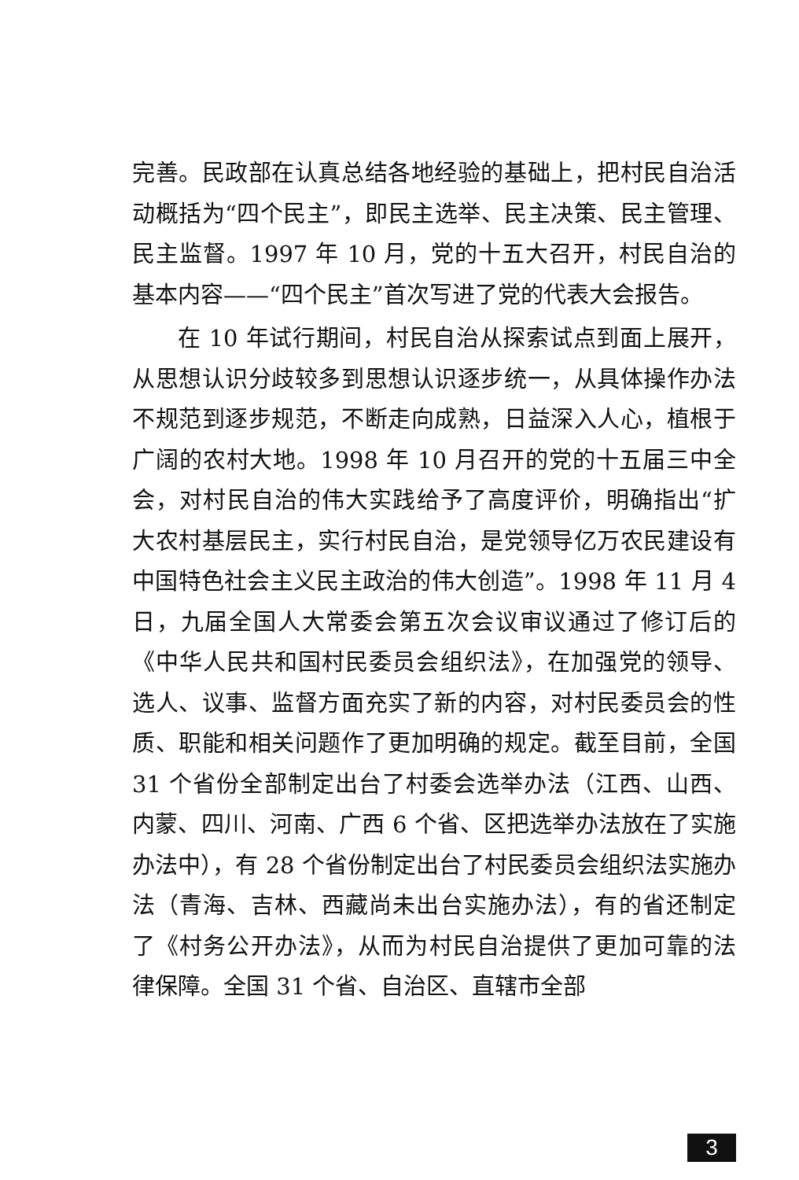完善。民政部在认真总结各地经验的基础上，把村民自治活动概括为“四个民主”，即民主选举、民主决策、民主管理、民主监督。1997 年 10 月，党的十五大召开，村民自治的基本内容——“四个民主”首次写进了党的代表大会报告。
在 10 年试行期间，村民自治从探索试点到面上展开，从思想认识分歧较多到思想认识逐步统一，从具体操作办法不规范到逐步规范，不断走向成熟，日益深入人心，植根于广阔的农村大地。1998 年 10 月召开的党的十五届三中全会，对村民自治的伟大实践给予了高度评价，明确指出“扩大农村基层民主，实行村民自治，是党领导亿万农民建设有中国特色社会主义民主政治的伟大创造”。1998 年 11 月 4 日，九届全国人大常委会第五次会议审议通过了修订后的《中华人民共和国村民委员会组织法》，在加强党的领导、选人、议事、监督方面充实了新的内容，对村民委员会的性质、职能和相关问题作了更加明确的规定。截至目前，全国 31 个省份全部制定出台了村委会选举办法（江西、山西、内蒙、四川、河南、广西 6 个省、区把选举办法放在了实施办法中），有 28 个省份制定出台了村民委员会组织法实施办法（青海、吉林、西藏尚未出台实施办法），有的省还制定了《村务公开办法》，从而为村民自治提供了更加可靠的法律保障。全国 31 个省、自治区、直辖市全部
3